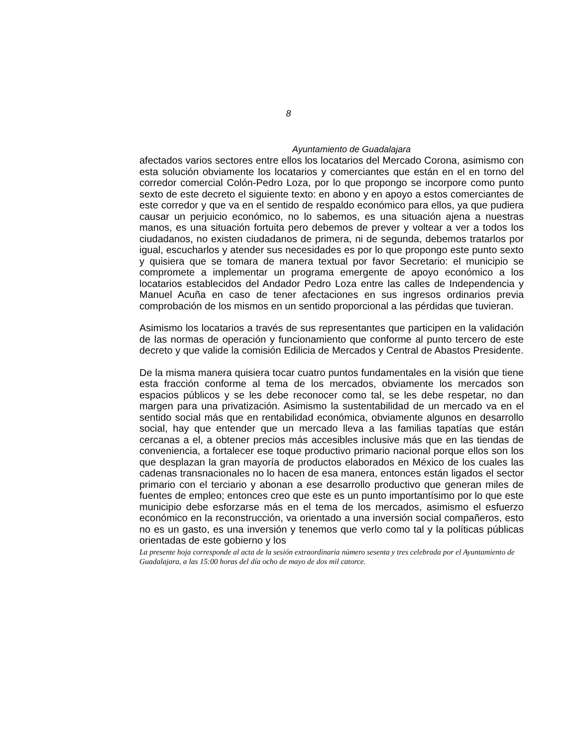8
Ayuntamiento de Guadalajara
afectados varios sectores entre ellos los locatarios del Mercado Corona, asimismo con esta solución obviamente los locatarios y comerciantes que están en el en torno del corredor comercial Colón-Pedro Loza, por lo que propongo se incorpore como punto sexto de este decreto el siguiente texto: en abono y en apoyo a estos comerciantes de este corredor y que va en el sentido de respaldo económico para ellos, ya que pudiera causar un perjuicio económico, no lo sabemos, es una situación ajena a nuestras manos, es una situación fortuita pero debemos de prever y voltear a ver a todos los ciudadanos, no existen ciudadanos de primera, ni de segunda, debemos tratarlos por igual, escucharlos y atender sus necesidades es por lo que propongo este punto sexto y quisiera que se tomara de manera textual por favor Secretario: el municipio se compromete a implementar un programa emergente de apoyo económico a los locatarios establecidos del Andador Pedro Loza entre las calles de Independencia y Manuel Acuña en caso de tener afectaciones en sus ingresos ordinarios previa comprobación de los mismos en un sentido proporcional a las pérdidas que tuvieran.
Asimismo los locatarios a través de sus representantes que participen en la validación de las normas de operación y funcionamiento que conforme al punto tercero de este decreto y que valide la comisión Edilicia de Mercados y Central de Abastos Presidente.
De la misma manera quisiera tocar cuatro puntos fundamentales en la visión que tiene esta fracción conforme al tema de los mercados, obviamente los mercados son espacios públicos y se les debe reconocer como tal, se les debe respetar, no dan margen para una privatización. Asimismo la sustentabilidad de un mercado va en el sentido social más que en rentabilidad económica, obviamente algunos en desarrollo social, hay que entender que un mercado lleva a las familias tapatías que están cercanas a el, a obtener precios más accesibles inclusive más que en las tiendas de conveniencia, a fortalecer ese toque productivo primario nacional porque ellos son los que desplazan la gran mayoría de productos elaborados en México de los cuales las cadenas transnacionales no lo hacen de esa manera, entonces están ligados el sector primario con el terciario y abonan a ese desarrollo productivo que generan miles de fuentes de empleo; entonces creo que este es un punto importantísimo por lo que este municipio debe esforzarse más en el tema de los mercados, asimismo el esfuerzo económico en la reconstrucción, va orientado a una inversión social compañeros, esto no es un gasto, es una inversión y tenemos que verlo como tal y la políticas públicas orientadas de este gobierno y los
La presente hoja corresponde al acta de la sesión extraordinaria número sesenta y tres celebrada por el Ayuntamiento de Guadalajara, a las 15:00 horas del día ocho de mayo de dos mil catorce.